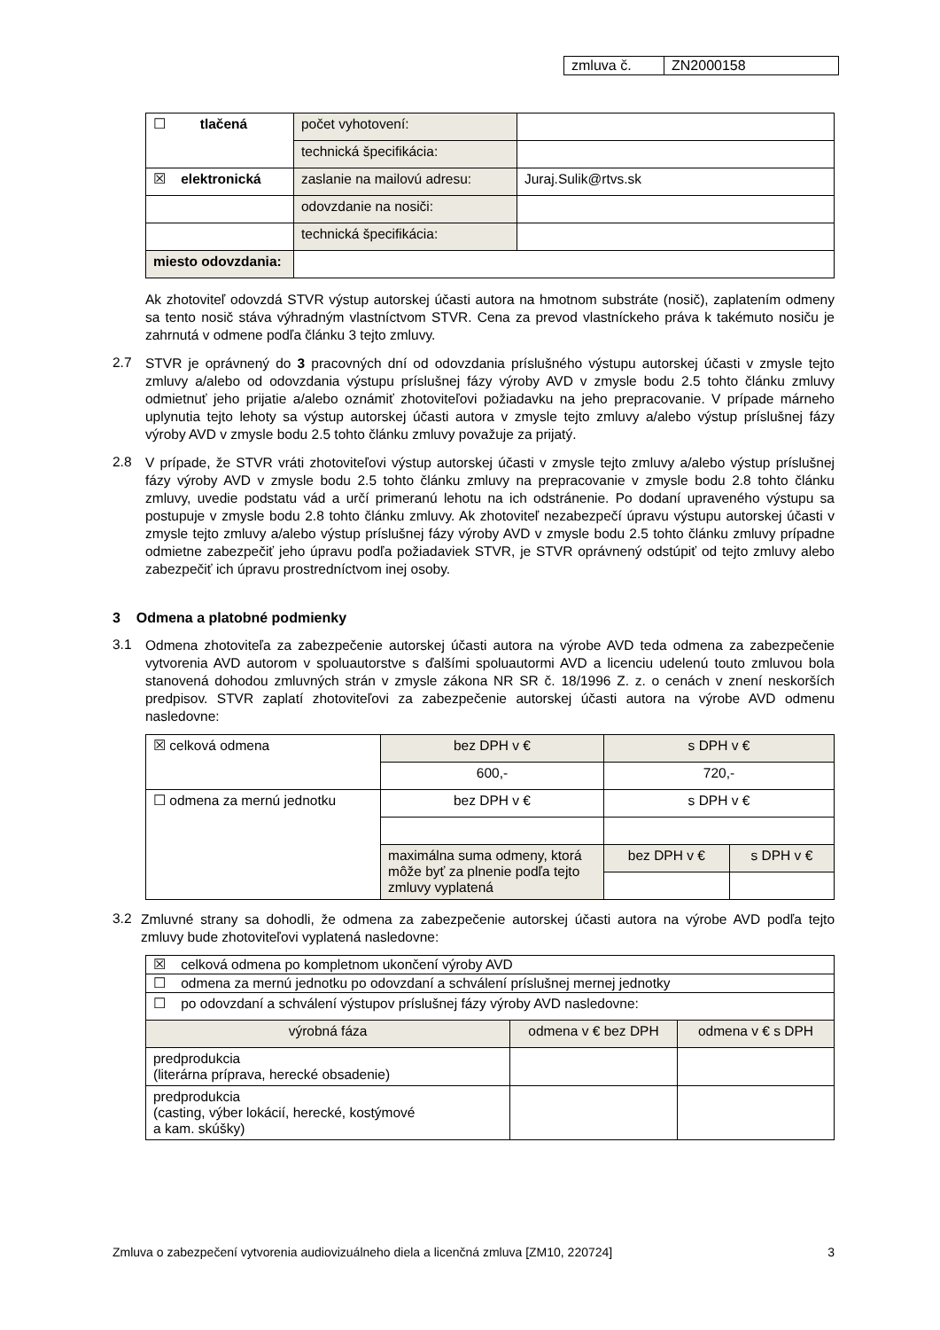| zmluva č. | ZN2000158 |
| ☐ tlačená | počet vyhotovení: | |
| | technická špecifikácia: | |
| ☒ elektronická | zaslanie na mailovú adresu: | Juraj.Sulik@rtvs.sk |
| | odovzdanie na nosiči: | |
| | technická špecifikácia: | |
| miesto odovzdania: | | |
Ak zhotoviteľ odovzdá STVR výstup autorskej účasti autora na hmotnom substráte (nosič), zaplatením odmeny sa tento nosič stáva výhradným vlastníctvom STVR. Cena za prevod vlastníckeho práva k takémuto nosiču je zahrnutá v odmene podľa článku 3 tejto zmluvy.
2.7
STVR je oprávnený do 3 pracovných dní od odovzdania príslušného výstupu autorskej účasti v zmysle tejto zmluvy a/alebo od odovzdania výstupu príslušnej fázy výroby AVD v zmysle bodu 2.5 tohto článku zmluvy odmietnuť jeho prijatie a/alebo oznámiť zhotoviteľovi požiadavku na jeho prepracovanie. V prípade márneho uplynutia tejto lehoty sa výstup autorskej účasti autora v zmysle tejto zmluvy a/alebo výstup príslušnej fázy výroby AVD v zmysle bodu 2.5 tohto článku zmluvy považuje za prijatý.
2.8
V prípade, že STVR vráti zhotoviteľovi výstup autorskej účasti v zmysle tejto zmluvy a/alebo výstup príslušnej fázy výroby AVD v zmysle bodu 2.5 tohto článku zmluvy na prepracovanie v zmysle bodu 2.8 tohto článku zmluvy, uvedie podstatu vád a určí primeranú lehotu na ich odstránenie. Po dodaní upraveného výstupu sa postupuje v zmysle bodu 2.8 tohto článku zmluvy. Ak zhotoviteľ nezabezpečí úpravu výstupu autorskej účasti v zmysle tejto zmluvy a/alebo výstup príslušnej fázy výroby AVD v zmysle bodu 2.5 tohto článku zmluvy prípadne odmietne zabezpečiť jeho úpravu podľa požiadaviek STVR, je STVR oprávnený odstúpiť od tejto zmluvy alebo zabezpečiť ich úpravu prostredníctvom inej osoby.
3 Odmena a platobné podmienky
3.1
Odmena zhotoviteľa za zabezpečenie autorskej účasti autora na výrobe AVD teda odmena za zabezpečenie vytvorenia AVD autorom v spoluautorstve s ďalšími spoluautormi AVD a licenciu udelenú touto zmluvou bola stanovená dohodou zmluvných strán v zmysle zákona NR SR č. 18/1996 Z. z. o cenách v znení neskorších predpisov. STVR zaplatí zhotoviteľovi za zabezpečenie autorskej účasti autora na výrobe AVD odmenu nasledovne:
| ☒ celková odmena | bez DPH v € | s DPH v € | |
| | 600,- | 720,- | |
| ☐ odmena za mernú jednotku | bez DPH v € | s DPH v € | |
| | maximálna suma odmeny, ktorá môže byť za plnenie podľa tejto zmluvy vyplatená | bez DPH v € | s DPH v € |
3.2
Zmluvné strany sa dohodli, že odmena za zabezpečenie autorskej účasti autora na výrobe AVD podľa tejto zmluvy bude zhotoviteľovi vyplatená nasledovne:
| ☒ celková odmena po kompletnom ukončení výroby AVD | | |
| ☐ odmena za mernú jednotku po odovzdaní a schválení príslušnej mernej jednotky | | |
| ☐ po odovzdaní a schválení výstupov príslušnej fázy výroby AVD nasledovne: | | |
| výrobná fáza | odmena v € bez DPH | odmena v € s DPH |
| predprodukcia (literárna príprava, herecké obsadenie) | | |
| predprodukcia (casting, výber lokácií, herecké, kostýmové a kam. skúšky) | | |
Zmluva o zabezpečení vytvorenia audiovizuálneho diela a licenčná zmluva [ZM10, 220724] 3